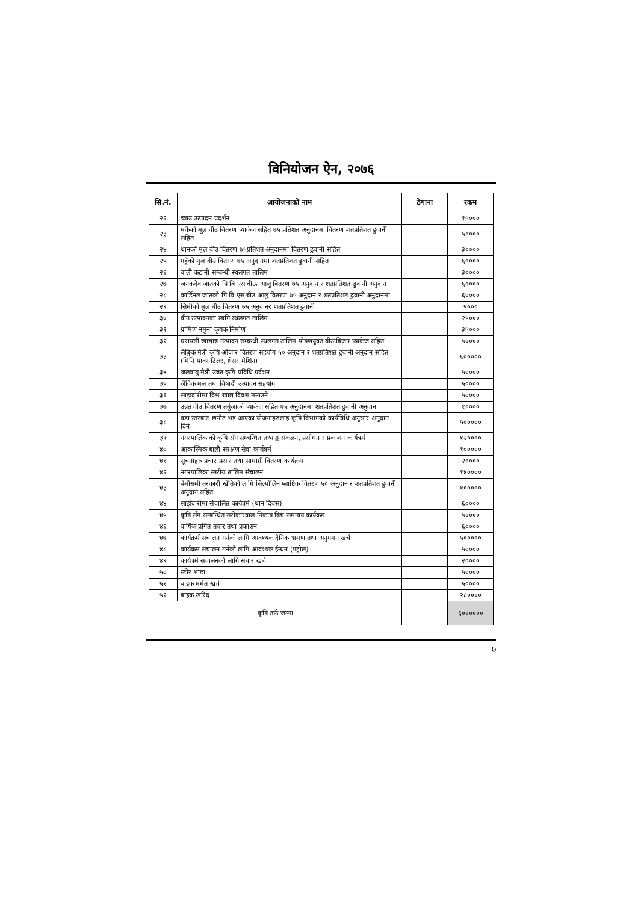विनियोजन ऐन, २०७६
| सि.नं. | आयोजनाको नाम | ठेगाना | रकम |
| --- | --- | --- | --- |
| २२ | च्याउ उत्पादन प्रदर्शन | | १५००० |
| २३ | मकैको मूल वीउ वितरण प्याकेज सहित ७५ प्रतिशत अनुदानमा वितरण शतप्रतिशत ढुवानी सहित | | ५०००० |
| २४ | धानको मूल वीउ वितरण ७५प्रतिशत अनुदानमा वितरण ढुवानी सहित | | ३०००० |
| २५ | गहुँको मुल बीउ वितरण ७५ अनुदानमा शतप्रतिशत ढुवानी सहित | | ६०००० |
| २६ | बाली कटानी सम्बन्धी स्थलगत तालिम | | ३०००० |
| २७ | जनकदेव जातको पि बि एस बीऊ आलु बितरण ७५ अनुदान र शतप्रतिशत ढुवानी अनुदान | | ६०००० |
| २८ | कार्डिनल जातको पि वि एस बीउ आलु वितरण ७५ अनुदान र शतप्रतिशत ढुवानी अनुदानमा | | ६०००० |
| २९ | सिमीको मुल बीउ वितरण ७५ अनुदानर शतप्रतिशत ढुवानी | | ५००० |
| ३० | वीउ उत्पादनका लागि स्थलगत तालिम | | २५००० |
| ३१ | ग्रामिण नमुना कृषक निर्माण | | ३५००० |
| ३२ | घरायसी खाद्यान्न उत्पादन सम्बन्धी स्थलगत तालिम पोषणयुक्त बीऊबिजन प्याकेज सहित | | ५०००० |
| ३३ | लैङ्गिक मैत्री कृषि औजार वितरण सहयोग ५० अनुदान र शतप्रतिशत ढुवानी अनुदान सहित (मिनि पावर टिलर, थ्रेसर मेशिन) | | ६००००० |
| ३४ | जलवायु मैत्री उन्नत कृषि प्रविधि प्रर्दशन | | ५०००० |
| ३५ | जैविक मल तथा विषादी उत्पादन सहयोग | | ५०००० |
| ३६ | साझदारीमा विश्व खाद्य दिवश मनाउने | | ५०००० |
| ३७ | उन्नत वीउ वितरण तर्बुजाको प्याकेज सहित ७५ अनुदानमा शतप्रतिशत ढुवानी अनुदान | | १०००० |
| ३८ | वडा स्तरबाट छनौट भइ आएका योजनाहरुलाइ कृषि विभागको कार्यविधि अनुसार अनुदान दिने | | ५००००० |
| ३९ | नगरपालिकाको कृषि सँग सम्बन्धित तथ्याङ्क संकलन, प्रसोधन र प्रकाशन कार्यत्रर्म | | १२०००० |
| ४० | आकास्मिक बाली संरक्षण सेवा कार्यत्रर्म | | १००००० |
| ४१ | सूचनाहरु प्रचार प्रसार तथा सामाग्री वितरण कार्यक्रम | | २०००० |
| ४२ | नगरपालिका स्तरीय तालिम संचालन | | १४०००० |
| ४३ | बेमौसमी तरकारी खेतिको लागि सिल्पोलिन प्लाष्टिक वितरण ५० अनुदान र शतप्रतिशत ढुवानी अनुदान सहित | | १००००० |
| ४४ | साझेदारीमा संचालित कार्यत्रर्म (धान दिवस) | | ६०००० |
| ४५ | कृषि सँग सम्बन्धित सरोकारवाल निकाय बिच समन्वय कार्यक्रम | | ५०००० |
| ४६ | वार्षिक प्रगित तयार तथा प्रकाशन | | ६०००० |
| ४७ | कार्यक्रर्म संचालन गर्नको लागि आवश्यक दैनिक भ्रमण तथा अनुगमन खर्च | | ५००००० |
| ४८ | कार्यक्रम संचालन गर्नको लागि आवश्यक ईन्धन (पट्रोल) | | ५०००० |
| ४९ | कार्यत्रर्म सचालनको लागि संचार खर्च | | २०००० |
| ५० | स्टोर भाडा | | ५०००० |
| ५१ | बाइक मर्मत खर्च | | ५०००० |
| ५२ | बाइक खरिद | | २८०००० |
| कृषि तर्फ जम्मा | | | ६०००००० |
७